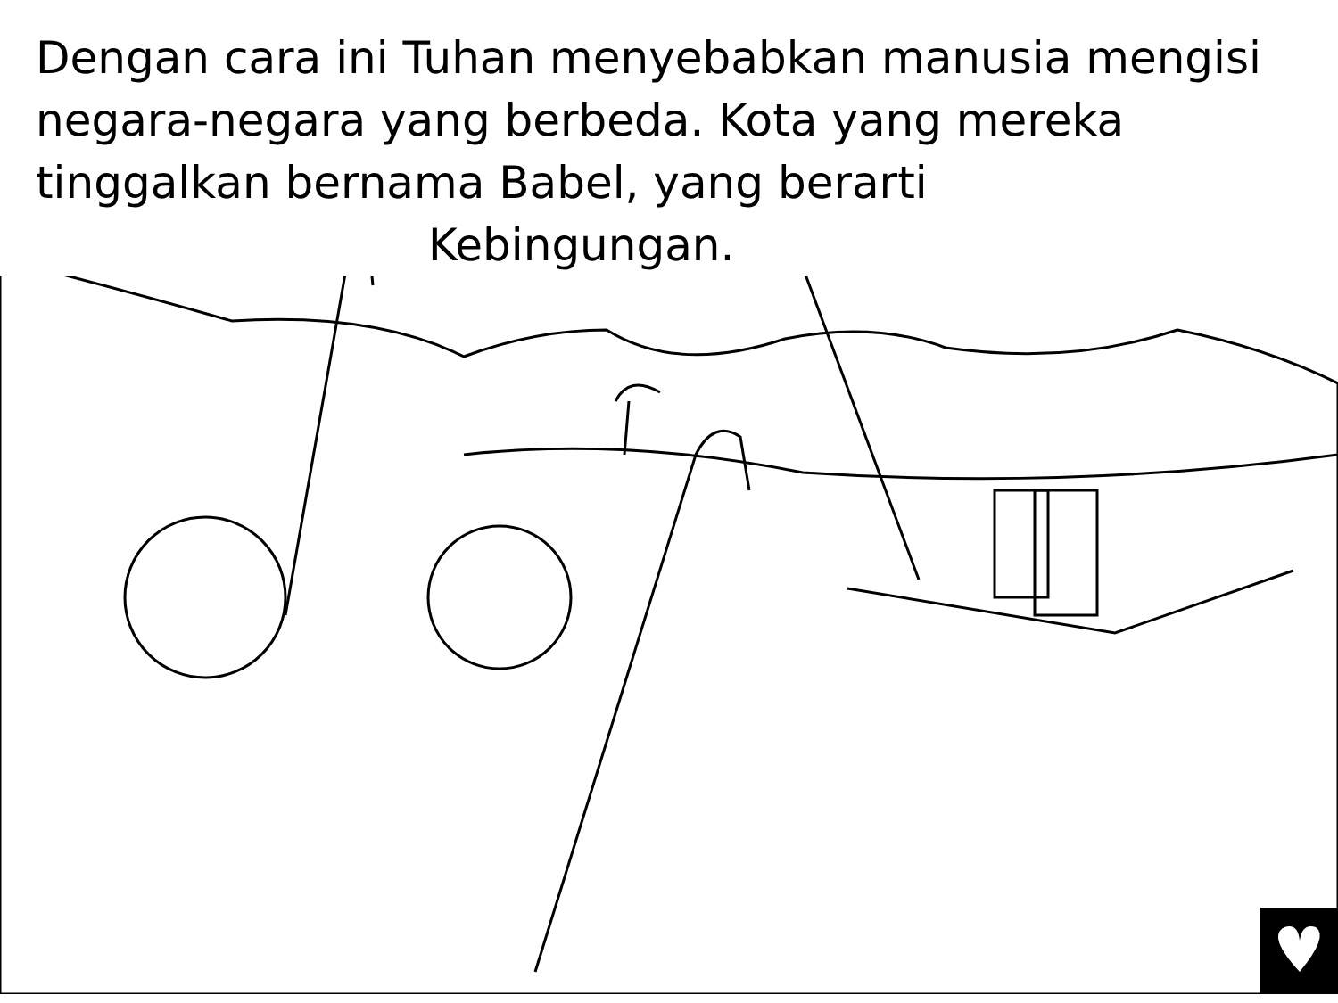Dengan cara ini Tuhan menyebabkan manusia mengisi
negara-negara yang berbeda. Kota yang mereka
tinggalkan bernama Babel, yang berarti
Kebingungan.